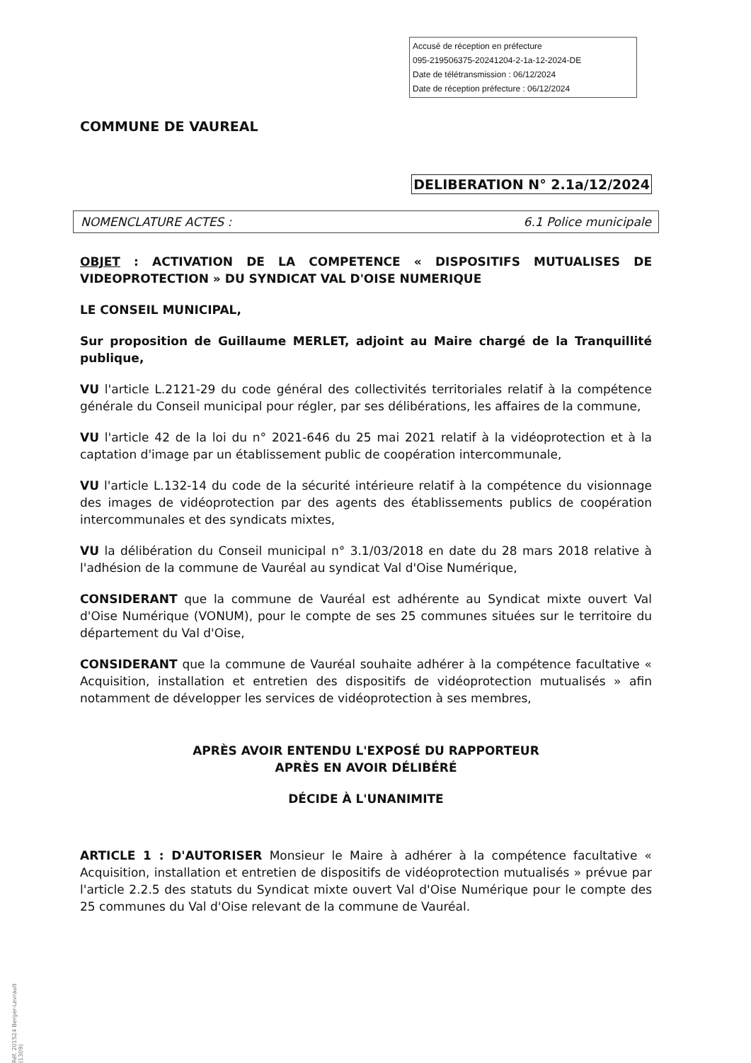Accusé de réception en préfecture
095-219506375-20241204-2-1a-12-2024-DE
Date de télétransmission : 06/12/2024
Date de réception préfecture : 06/12/2024
COMMUNE DE VAUREAL
DELIBERATION N° 2.1a/12/2024
NOMENCLATURE ACTES : 6.1 Police municipale
OBJET : ACTIVATION DE LA COMPETENCE « DISPOSITIFS MUTUALISES DE VIDEOPROTECTION » DU SYNDICAT VAL D'OISE NUMERIQUE
LE CONSEIL MUNICIPAL,
Sur proposition de Guillaume MERLET, adjoint au Maire chargé de la Tranquillité publique,
VU l'article L.2121-29 du code général des collectivités territoriales relatif à la compétence générale du Conseil municipal pour régler, par ses délibérations, les affaires de la commune,
VU l'article 42 de la loi du n° 2021-646 du 25 mai 2021 relatif à la vidéoprotection et à la captation d'image par un établissement public de coopération intercommunale,
VU l'article L.132-14 du code de la sécurité intérieure relatif à la compétence du visionnage des images de vidéoprotection par des agents des établissements publics de coopération intercommunales et des syndicats mixtes,
VU la délibération du Conseil municipal n° 3.1/03/2018 en date du 28 mars 2018 relative à l'adhésion de la commune de Vauréal au syndicat Val d'Oise Numérique,
CONSIDERANT que la commune de Vauréal est adhérente au Syndicat mixte ouvert Val d'Oise Numérique (VONUM), pour le compte de ses 25 communes situées sur le territoire du département du Val d'Oise,
CONSIDERANT que la commune de Vauréal souhaite adhérer à la compétence facultative « Acquisition, installation et entretien des dispositifs de vidéoprotection mutualisés » afin notamment de développer les services de vidéoprotection à ses membres,
APRÈS AVOIR ENTENDU L'EXPOSÉ DU RAPPORTEUR
APRÈS EN AVOIR DÉLIBÉRÉ
DÉCIDE À L'UNANIMITE
ARTICLE 1 : D'AUTORISER Monsieur le Maire à adhérer à la compétence facultative « Acquisition, installation et entretien de dispositifs de vidéoprotection mutualisés » prévue par l'article 2.2.5 des statuts du Syndicat mixte ouvert Val d'Oise Numérique pour le compte des 25 communes du Val d'Oise relevant de la commune de Vauréal.
Réf. 201524 Berger-Levrault (1309)